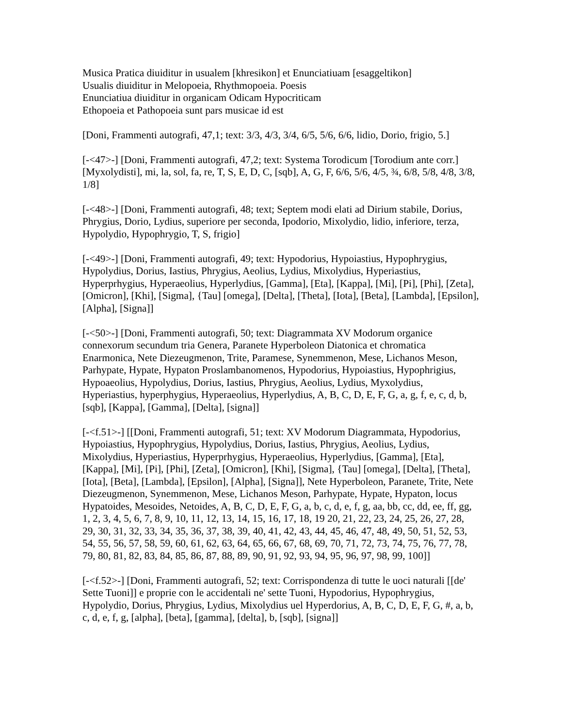Musica Pratica diuiditur in usualem [khresikon] et Enunciatiuam [esaggeltikon]
Usualis diuiditur in Melopoeia, Rhythmopoeia. Poesis
Enunciatiua diuiditur in organicam Odicam Hypocriticam
Ethopoeia et Pathopoeia sunt pars musicae id est
[Doni, Frammenti autografi, 47,1; text: 3/3, 4/3, 3/4, 6/5, 5/6, 6/6, lidio, Dorio, frigio, 5.]
[-<47>-] [Doni, Frammenti autografi, 47,2; text: Systema Torodicum [Torodium ante corr.] [Myxolydisti], mi, la, sol, fa, re, T, S, E, D, C, [sqb], A, G, F, 6/6, 5/6, 4/5, ¾, 6/8, 5/8, 4/8, 3/8, 1/8]
[-<48>-] [Doni, Frammenti autografi, 48; text; Septem modi elati ad Dirium stabile, Dorius, Phrygius, Dorio, Lydius, superiore per seconda, Ipodorio, Mixolydio, lidio, inferiore, terza, Hypolydio, Hypophrygio, T, S, frigio]
[-<49>-] [Doni, Frammenti autografi, 49; text: Hypodorius, Hypoiastius, Hypophrygius, Hypolydius, Dorius, Iastius, Phrygius, Aeolius, Lydius, Mixolydius, Hyperiastius, Hyperprhygius, Hyperaeolius, Hyperlydius, [Gamma], [Eta], [Kappa], [Mi], [Pi], [Phi], [Zeta], [Omicron], [Khi], [Sigma], {Tau] [omega], [Delta], [Theta], [Iota], [Beta], [Lambda], [Epsilon], [Alpha], [Signa]]
[-<50>-] [Doni, Frammenti autografi, 50; text: Diagrammata XV Modorum organice connexorum secundum tria Genera, Paranete Hyperboleon Diatonica et chromatica Enarmonica, Nete Diezeugmenon, Trite, Paramese, Synemmenon, Mese, Lichanos Meson, Parhypate, Hypate, Hypaton Proslambanomenos, Hypodorius, Hypoiastius, Hypophrigius, Hypoaeolius, Hypolydius, Dorius, Iastius, Phrygius, Aeolius, Lydius, Myxolydius, Hyperiastius, hyperphygius, Hyperaeolius, Hyperlydius, A, B, C, D, E, F, G, a, g, f, e, c, d, b, [sqb], [Kappa], [Gamma], [Delta], [signa]]
[-<f.51>-] [[Doni, Frammenti autografi, 51; text: XV Modorum Diagrammata, Hypodorius, Hypoiastius, Hypophrygius, Hypolydius, Dorius, Iastius, Phrygius, Aeolius, Lydius, Mixolydius, Hyperiastius, Hyperprhygius, Hyperaeolius, Hyperlydius, [Gamma], [Eta], [Kappa], [Mi], [Pi], [Phi], [Zeta], [Omicron], [Khi], [Sigma], {Tau] [omega], [Delta], [Theta], [Iota], [Beta], [Lambda], [Epsilon], [Alpha], [Signa]], Nete Hyperboleon, Paranete, Trite, Nete Diezeugmenon, Synemmenon, Mese, Lichanos Meson, Parhypate, Hypate, Hypaton, locus Hypatoides, Mesoides, Netoides, A, B, C, D, E, F, G, a, b, c, d, e, f, g, aa, bb, cc, dd, ee, ff, gg, 1, 2, 3, 4, 5, 6, 7, 8, 9, 10, 11, 12, 13, 14, 15, 16, 17, 18, 19 20, 21, 22, 23, 24, 25, 26, 27, 28, 29, 30, 31, 32, 33, 34, 35, 36, 37, 38, 39, 40, 41, 42, 43, 44, 45, 46, 47, 48, 49, 50, 51, 52, 53, 54, 55, 56, 57, 58, 59, 60, 61, 62, 63, 64, 65, 66, 67, 68, 69, 70, 71, 72, 73, 74, 75, 76, 77, 78, 79, 80, 81, 82, 83, 84, 85, 86, 87, 88, 89, 90, 91, 92, 93, 94, 95, 96, 97, 98, 99, 100]]
[-<f.52>-] [Doni, Frammenti autografi, 52; text: Corrispondenza di tutte le uoci naturali [[de' Sette Tuoni]] e proprie con le accidentali ne' sette Tuoni, Hypodorius, Hypophrygius, Hypolydio, Dorius, Phrygius, Lydius, Mixolydius uel Hyperdorius, A, B, C, D, E, F, G, #, a, b, c, d, e, f, g, [alpha], [beta], [gamma], [delta], b, [sqb], [signa]]